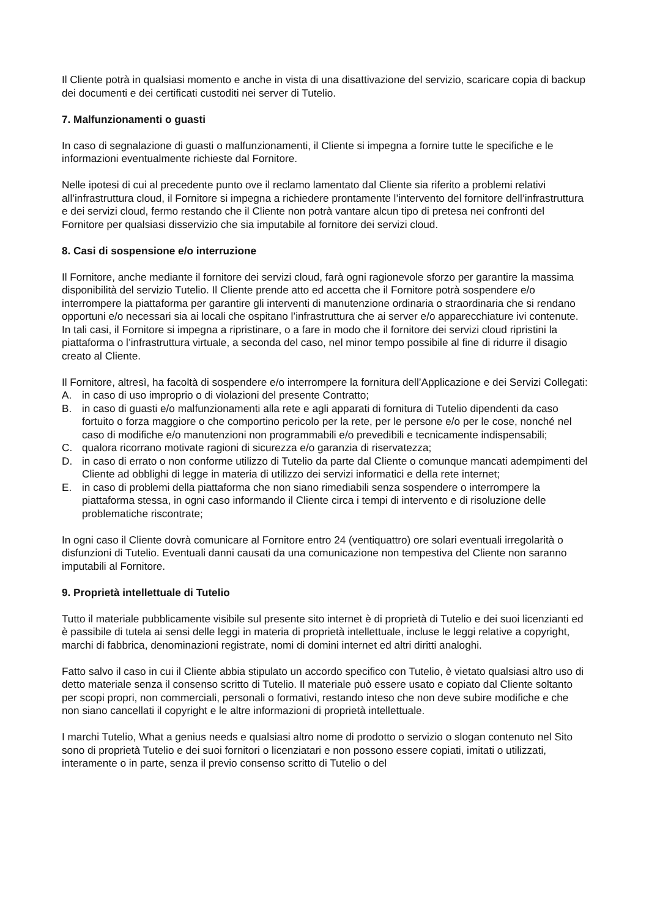Il Cliente potrà in qualsiasi momento e anche in vista di una disattivazione del servizio, scaricare copia di backup dei documenti e dei certificati custoditi nei server di Tutelio.
7. Malfunzionamenti o guasti
In caso di segnalazione di guasti o malfunzionamenti, il Cliente si impegna a fornire tutte le specifiche e le informazioni eventualmente richieste dal Fornitore.
Nelle ipotesi di cui al precedente punto ove il reclamo lamentato dal Cliente sia riferito a problemi relativi all’infrastruttura cloud, il Fornitore si impegna a richiedere prontamente l’intervento del fornitore dell’infrastruttura e dei servizi cloud, fermo restando che il Cliente non potrà vantare alcun tipo di pretesa nei confronti del Fornitore per qualsiasi disservizio che sia imputabile al fornitore dei servizi cloud.
8. Casi di sospensione e/o interruzione
Il Fornitore, anche mediante il fornitore dei servizi cloud, farà ogni ragionevole sforzo per garantire la massima disponibilità del servizio Tutelio. Il Cliente prende atto ed accetta che il Fornitore potrà sospendere e/o interrompere la piattaforma per garantire gli interventi di manutenzione ordinaria o straordinaria che si rendano opportuni e/o necessari sia ai locali che ospitano l’infrastruttura che ai server e/o apparecchiature ivi contenute. In tali casi, il Fornitore si impegna a ripristinare, o a fare in modo che il fornitore dei servizi cloud ripristini la piattaforma o l’infrastruttura virtuale, a seconda del caso, nel minor tempo possibile al fine di ridurre il disagio creato al Cliente.
Il Fornitore, altresì, ha facoltà di sospendere e/o interrompere la fornitura dell’Applicazione e dei Servizi Collegati:
A. in caso di uso improprio o di violazioni del presente Contratto;
B. in caso di guasti e/o malfunzionamenti alla rete e agli apparati di fornitura di Tutelio dipendenti da caso fortuito o forza maggiore o che comportino pericolo per la rete, per le persone e/o per le cose, nonché nel caso di modifiche e/o manutenzioni non programmabili e/o prevedibili e tecnicamente indispensabili;
C. qualora ricorrano motivate ragioni di sicurezza e/o garanzia di riservatezza;
D. in caso di errato o non conforme utilizzo di Tutelio da parte dal Cliente o comunque mancati adempimenti del Cliente ad obblighi di legge in materia di utilizzo dei servizi informatici e della rete internet;
E. in caso di problemi della piattaforma che non siano rimediabili senza sospendere o interrompere la piattaforma stessa, in ogni caso informando il Cliente circa i tempi di intervento e di risoluzione delle problematiche riscontrate;
In ogni caso il Cliente dovrà comunicare al Fornitore entro 24 (ventiquattro) ore solari eventuali irregolarità o disfunzioni di Tutelio. Eventuali danni causati da una comunicazione non tempestiva del Cliente non saranno imputabili al Fornitore.
9. Proprietà intellettuale di Tutelio
Tutto il materiale pubblicamente visibile sul presente sito internet è di proprietà di Tutelio e dei suoi licenzianti ed è passibile di tutela ai sensi delle leggi in materia di proprietà intellettuale, incluse le leggi relative a copyright, marchi di fabbrica, denominazioni registrate, nomi di domini internet ed altri diritti analoghi.
Fatto salvo il caso in cui il Cliente abbia stipulato un accordo specifico con Tutelio, è vietato qualsiasi altro uso di detto materiale senza il consenso scritto di Tutelio. Il materiale può essere usato e copiato dal Cliente soltanto per scopi propri, non commerciali, personali o formativi, restando inteso che non deve subire modifiche e che non siano cancellati il copyright e le altre informazioni di proprietà intellettuale.
I marchi Tutelio, What a genius needs e qualsiasi altro nome di prodotto o servizio o slogan contenuto nel Sito sono di proprietà Tutelio e dei suoi fornitori o licenziatari e non possono essere copiati, imitati o utilizzati, interamente o in parte, senza il previo consenso scritto di Tutelio o del